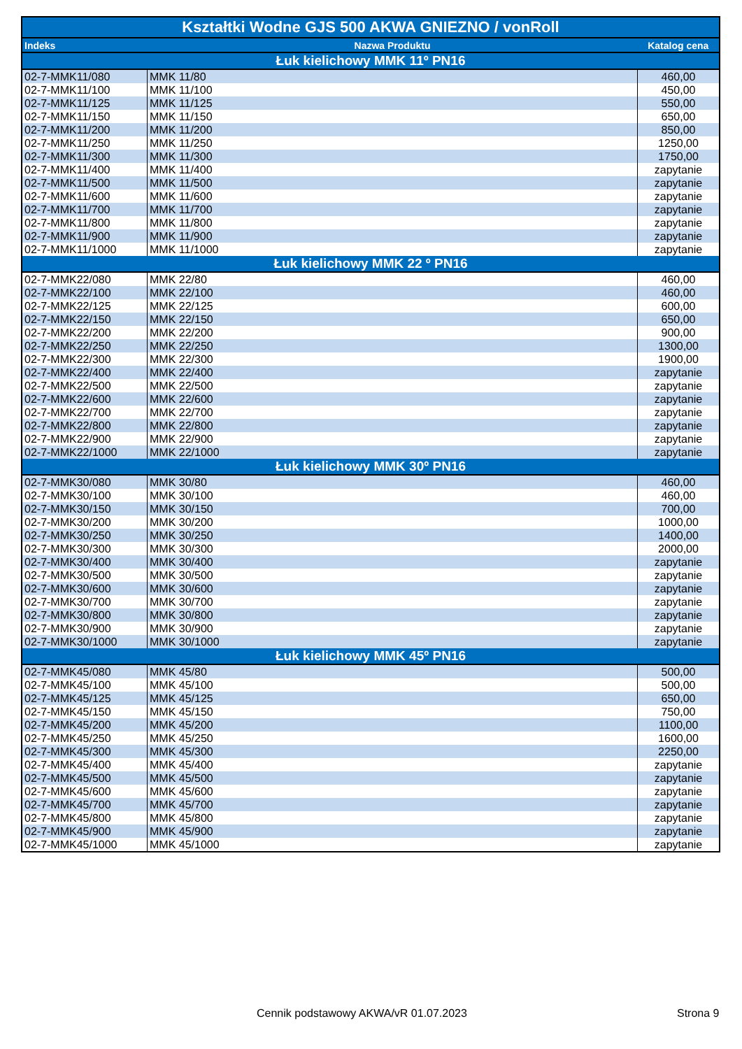| Kształtki Wodne GJS 500 AKWA GNIEZNO / vonRoll | | |
| --- | --- | --- |
| Indeks | Nazwa Produktu | Katalog cena |
| Łuk kielichowy MMK 11º PN16 | | |
| 02-7-MMK11/080 | MMK 11/80 | 460,00 |
| 02-7-MMK11/100 | MMK 11/100 | 450,00 |
| 02-7-MMK11/125 | MMK 11/125 | 550,00 |
| 02-7-MMK11/150 | MMK 11/150 | 650,00 |
| 02-7-MMK11/200 | MMK 11/200 | 850,00 |
| 02-7-MMK11/250 | MMK 11/250 | 1250,00 |
| 02-7-MMK11/300 | MMK 11/300 | 1750,00 |
| 02-7-MMK11/400 | MMK 11/400 | zapytanie |
| 02-7-MMK11/500 | MMK 11/500 | zapytanie |
| 02-7-MMK11/600 | MMK 11/600 | zapytanie |
| 02-7-MMK11/700 | MMK 11/700 | zapytanie |
| 02-7-MMK11/800 | MMK 11/800 | zapytanie |
| 02-7-MMK11/900 | MMK 11/900 | zapytanie |
| 02-7-MMK11/1000 | MMK 11/1000 | zapytanie |
| Łuk kielichowy MMK 22 º PN16 | | |
| 02-7-MMK22/080 | MMK 22/80 | 460,00 |
| 02-7-MMK22/100 | MMK 22/100 | 460,00 |
| 02-7-MMK22/125 | MMK 22/125 | 600,00 |
| 02-7-MMK22/150 | MMK 22/150 | 650,00 |
| 02-7-MMK22/200 | MMK 22/200 | 900,00 |
| 02-7-MMK22/250 | MMK 22/250 | 1300,00 |
| 02-7-MMK22/300 | MMK 22/300 | 1900,00 |
| 02-7-MMK22/400 | MMK 22/400 | zapytanie |
| 02-7-MMK22/500 | MMK 22/500 | zapytanie |
| 02-7-MMK22/600 | MMK 22/600 | zapytanie |
| 02-7-MMK22/700 | MMK 22/700 | zapytanie |
| 02-7-MMK22/800 | MMK 22/800 | zapytanie |
| 02-7-MMK22/900 | MMK 22/900 | zapytanie |
| 02-7-MMK22/1000 | MMK 22/1000 | zapytanie |
| Łuk kielichowy MMK 30º PN16 | | |
| 02-7-MMK30/080 | MMK 30/80 | 460,00 |
| 02-7-MMK30/100 | MMK 30/100 | 460,00 |
| 02-7-MMK30/150 | MMK 30/150 | 700,00 |
| 02-7-MMK30/200 | MMK 30/200 | 1000,00 |
| 02-7-MMK30/250 | MMK 30/250 | 1400,00 |
| 02-7-MMK30/300 | MMK 30/300 | 2000,00 |
| 02-7-MMK30/400 | MMK 30/400 | zapytanie |
| 02-7-MMK30/500 | MMK 30/500 | zapytanie |
| 02-7-MMK30/600 | MMK 30/600 | zapytanie |
| 02-7-MMK30/700 | MMK 30/700 | zapytanie |
| 02-7-MMK30/800 | MMK 30/800 | zapytanie |
| 02-7-MMK30/900 | MMK 30/900 | zapytanie |
| 02-7-MMK30/1000 | MMK 30/1000 | zapytanie |
| Łuk kielichowy MMK 45º PN16 | | |
| 02-7-MMK45/080 | MMK 45/80 | 500,00 |
| 02-7-MMK45/100 | MMK 45/100 | 500,00 |
| 02-7-MMK45/125 | MMK 45/125 | 650,00 |
| 02-7-MMK45/150 | MMK 45/150 | 750,00 |
| 02-7-MMK45/200 | MMK 45/200 | 1100,00 |
| 02-7-MMK45/250 | MMK 45/250 | 1600,00 |
| 02-7-MMK45/300 | MMK 45/300 | 2250,00 |
| 02-7-MMK45/400 | MMK 45/400 | zapytanie |
| 02-7-MMK45/500 | MMK 45/500 | zapytanie |
| 02-7-MMK45/600 | MMK 45/600 | zapytanie |
| 02-7-MMK45/700 | MMK 45/700 | zapytanie |
| 02-7-MMK45/800 | MMK 45/800 | zapytanie |
| 02-7-MMK45/900 | MMK 45/900 | zapytanie |
| 02-7-MMK45/1000 | MMK 45/1000 | zapytanie |
Cennik podstawowy AKWA/vR 01.07.2023
Strona 9